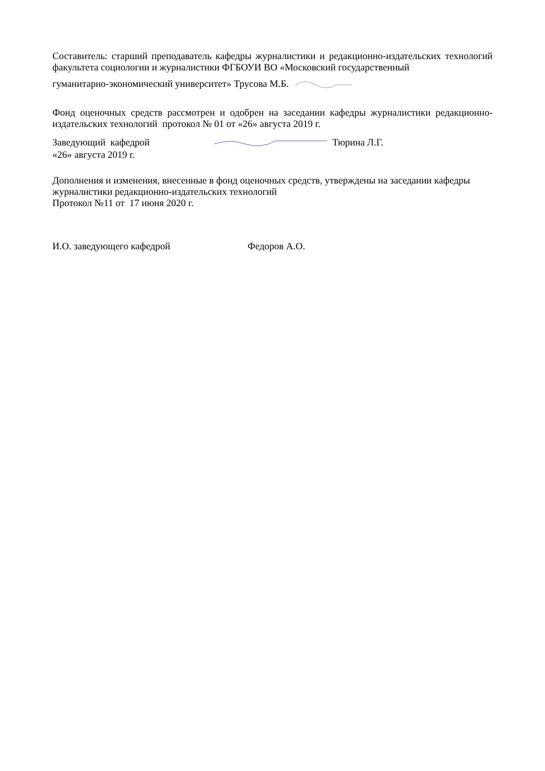Составитель: старший преподаватель кафедры журналистики и редакционно-издательских технологий факультета социологии и журналистики ФГБОУИ ВО «Московский государственный
гуманитарно-экономический университет» Трусова М.Б.
Фонд оценочных средств рассмотрен и одобрен на заседании кафедры журналистики редакционно-издательских технологий протокол № 01 от «26» августа 2019 г.
Заведующий кафедрой Тюрина Л.Г.
«26» августа 2019 г.
Дополнения и изменения, внесенные в фонд оценочных средств, утверждены на заседании кафедры журналистики редакционно-издательских технологий
Протокол №11 от 17 июня 2020 г.
И.О. заведующего кафедрой Федоров А.О.